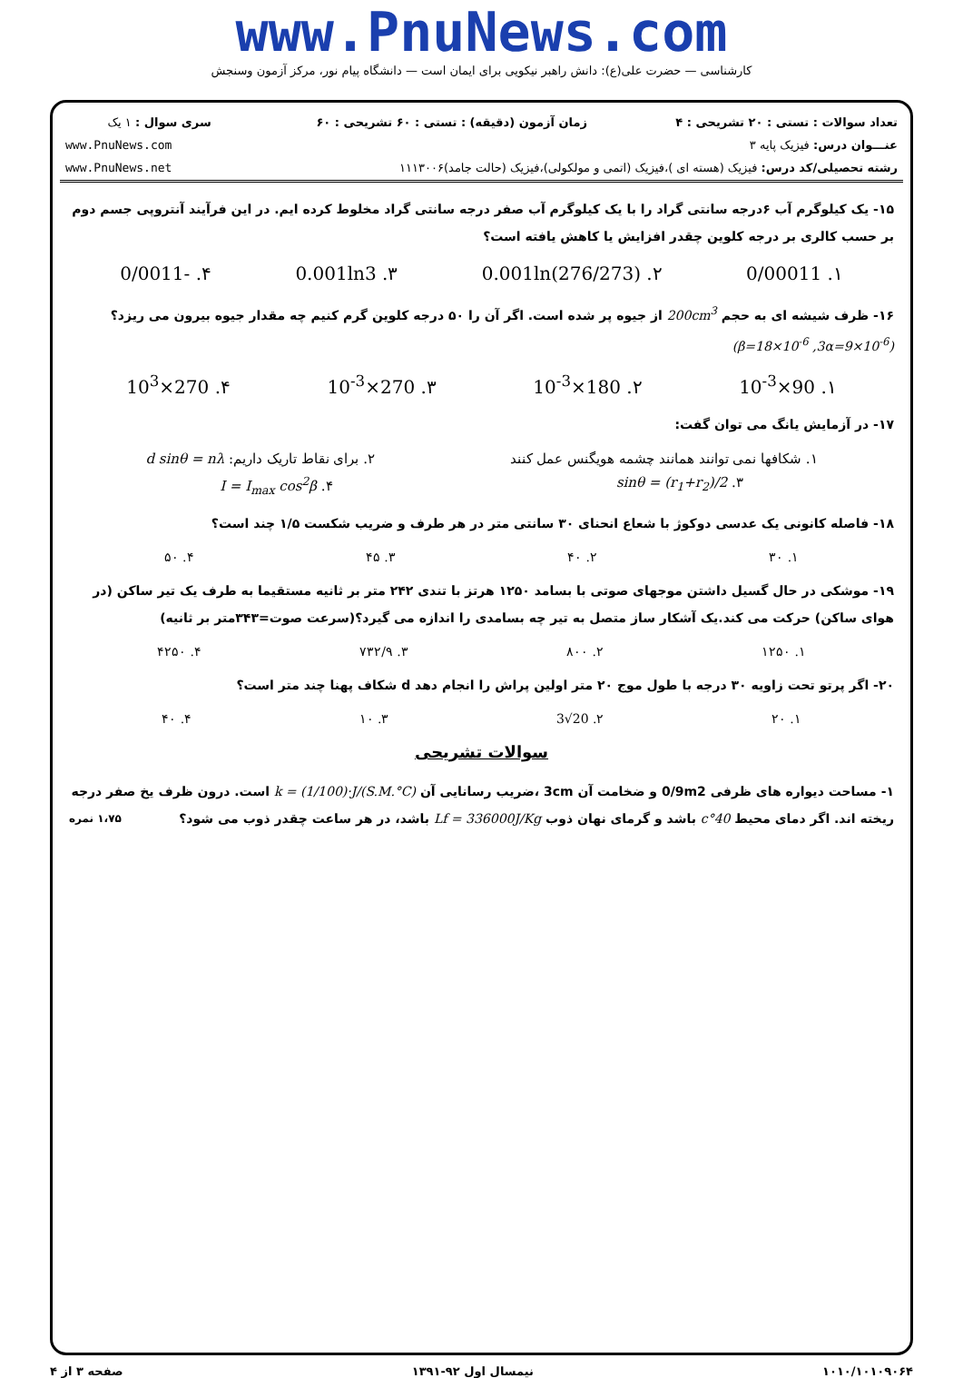www.PnuNews.com
کارشناسی — حضرت علی(ع): دانش راهبر نیکویی برای ایمان است — دانشگاه پیام نور، مرکز آزمون وسنجش
| تعداد سوالات : تستی : ۲۰ تشریحی : ۴ | زمان آزمون (دقیقه) : تستی : ۶۰ تشریحی : ۶۰ | سری سوال : ۱ یک |
| عنـــوان درس: فیزیک پایه ۳ | | www.PnuNews.com |
| رشته تحصیلی/کد درس: فیزیک (هسته ای )،فیزیک (اتمی و مولکولی)،فیزیک (حالت جامد)۱۱۱۳۰۰۶ | | www.PnuNews.net |
۱۵- یک کیلوگرم آب ۶درجه سانتی گراد را با یک کیلوگرم آب صفر درجه سانتی گراد مخلوط کرده ایم. در این فرآیند آنتروپی جسم دوم بر حسب کالری بر درجه کلوین چقدر افزایش یا کاهش یافته است؟
۱. 0/00011 ۲. 0.001ln(276/273) ۳. 0.001ln3 ۴. -0/0011
۱۶- ظرف شیشه ای به حجم 200cm<sup>3</sup> از جیوه پر شده است. اگر آن را ۵۰ درجه کلوین گرم کنیم چه مقدار جیوه بیرون می ریزد؟
(β=18×10<sup>-6</sup> ,3α=9×10<sup>-6</sup>)
۱. 90×10<sup>-3</sup> ۲. 180×10<sup>-3</sup> ۳. 270×10<sup>-3</sup> ۴. 270×10<sup>3</sup>
۱۷- در آزمایش یانگ می توان گفت:
۱. شکافها نمی توانند همانند چشمه هویگنس عمل کنند ۲. برای نقاط تاریک داریم: d sinθ = nλ
۳. sinθ = (r<sub>1</sub>+r<sub>2</sub>)/2 ۴. I = I<sub>max</sub> cos<sup>2</sup>β
۱۸- فاصله کانونی یک عدسی دوکوژ با شعاع انحنای ۳۰ سانتی متر در هر طرف و ضریب شکست ۱/۵ چند است؟
۱. ۳۰ ۲. ۴۰ ۳. ۴۵ ۴. ۵۰
۱۹- موشکی در حال گسیل داشتن موجهای صوتی با بسامد ۱۲۵۰ هرتز با تندی ۲۴۲ متر بر ثانیه مستقیما به طرف یک تیر ساکن (در هوای ساکن) حرکت می کند.یک آشکار ساز متصل به تیر چه بسامدی را اندازه می گیرد؟(سرعت صوت=۳۴۳متر بر ثانیه)
۱. ۱۲۵۰ ۲. ۸۰۰ ۳. ۷۳۲/۹ ۴. ۴۲۵۰
۲۰- اگر پرتو تحت زاویه ۳۰ درجه با طول موج ۲۰ متر اولین پراش را انجام دهد d شکاف پهنا چند متر است؟
۱. ۲۰ ۲. 20√3 ۳. ۱۰ ۴. ۴۰
سوالات تشریحی
۱- مساحت دیواره های ظرفی 0/9m2 و ضخامت آن 3cm ،ضریب رسانایی آن k = (1/100)·J/(S.M.°C) است. درون ظرف یخ صفر درجه ریخته اند. اگر دمای محیط 40°c باشد و گرمای نهان ذوب Lf = 336000J/Kg باشد، در هر ساعت چقدر ذوب می شود؟ ۱،۷۵ نمره
۱۰۱۰/۱۰۱۰۹۰۶۴ نیمسال اول ۹۲-۱۳۹۱ صفحه ۳ از ۴